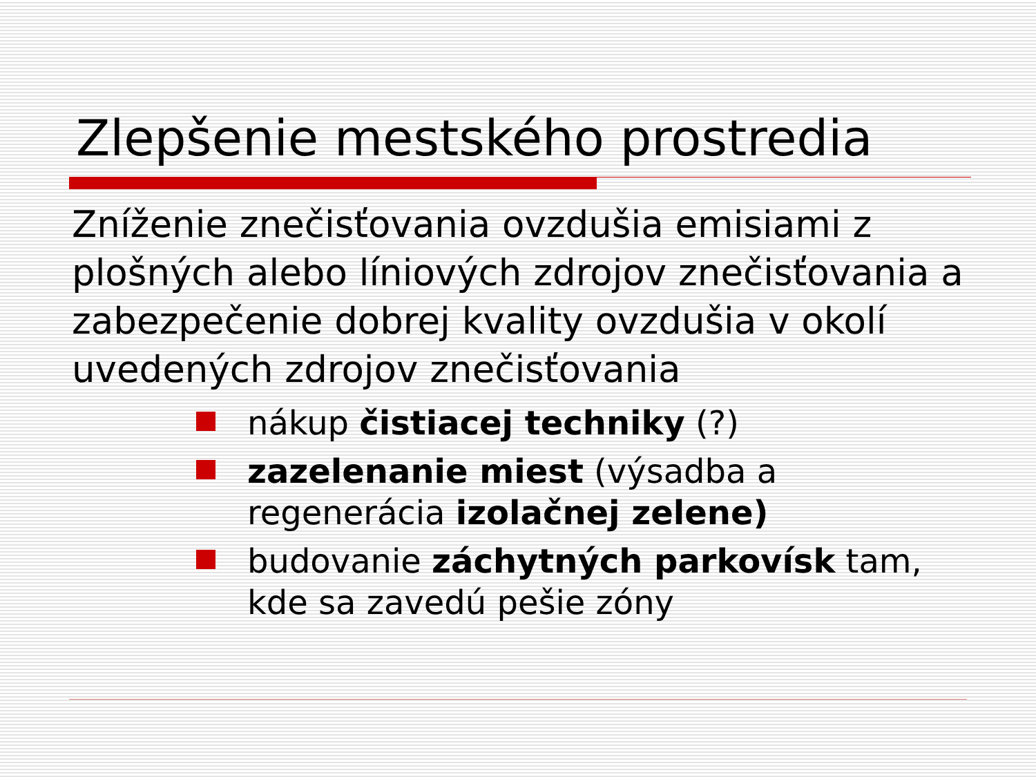Zlepšenie mestského prostredia
Zníženie znečisťovania ovzdušia emisiami z plošných alebo líniových zdrojov znečisťovania a zabezpečenie dobrej kvality ovzdušia v okolí uvedených zdrojov znečisťovania
nákup čistiacej techniky (?)
zazelenanie miest (výsadba a regenerácia izolačnej zelene)
budovanie záchytných parkovísk tam, kde sa zavedú pešie zóny